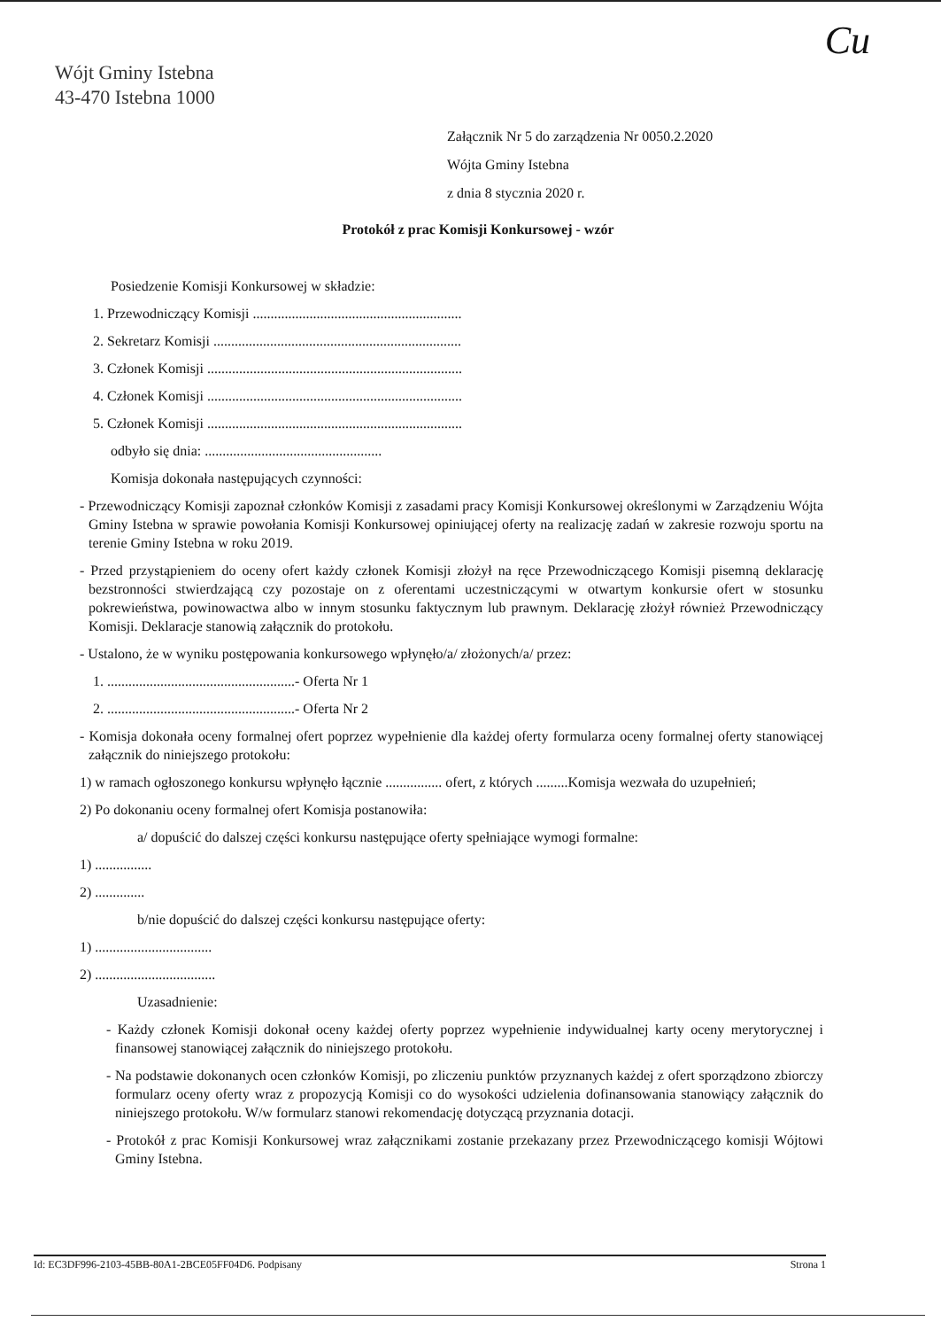Cu
Wójt Gminy Istebna
43-470 Istebna 1000
Załącznik Nr 5 do zarządzenia Nr 0050.2.2020
Wójta Gminy Istebna
z dnia 8 stycznia 2020 r.
Protokół z prac Komisji Konkursowej - wzór
Posiedzenie Komisji Konkursowej w składzie:
1. Przewodniczący Komisji ...........................................................
2. Sekretarz Komisji ......................................................................
3. Członek Komisji ........................................................................
4. Członek Komisji ........................................................................
5. Członek Komisji ........................................................................
odbyło się dnia: ..................................................
Komisja dokonała następujących czynności:
- Przewodniczący Komisji zapoznał członków Komisji z zasadami pracy Komisji Konkursowej określonymi w Zarządzeniu Wójta Gminy Istebna w sprawie powołania Komisji Konkursowej opiniującej oferty na realizację zadań w zakresie rozwoju sportu na terenie Gminy Istebna w roku 2019.
- Przed przystąpieniem do oceny ofert każdy członek Komisji złożył na ręce Przewodniczącego Komisji pisemną deklarację bezstronności stwierdzającą czy pozostaje on z oferentami uczestniczącymi w otwartym konkursie ofert w stosunku pokrewieństwa, powinowactwa albo w innym stosunku faktycznym lub prawnym. Deklarację złożył również Przewodniczący Komisji. Deklaracje stanowią załącznik do protokołu.
- Ustalono, że w wyniku postępowania konkursowego wpłynęło/a/ złożonych/a/ przez:
1. .....................................................- Oferta Nr 1
2. .....................................................- Oferta Nr 2
- Komisja dokonała oceny formalnej ofert poprzez wypełnienie dla każdej oferty formularza oceny formalnej oferty stanowiącej załącznik do niniejszego protokołu:
1) w ramach ogłoszonego konkursu wpłynęło łącznie ................ ofert, z których .........Komisja wezwała do uzupełnień;
2) Po dokonaniu oceny formalnej ofert Komisja postanowiła:
a/ dopuścić do dalszej części konkursu następujące oferty spełniające wymogi formalne:
1) ................
2) ..............
b/nie dopuścić do dalszej części konkursu następujące oferty:
1) .................................
2) ..................................
Uzasadnienie:
- Każdy członek Komisji dokonał oceny każdej oferty poprzez wypełnienie indywidualnej karty oceny merytorycznej i finansowej stanowiącej załącznik do niniejszego protokołu.
- Na podstawie dokonanych ocen członków Komisji, po zliczeniu punktów przyznanych każdej z ofert sporządzono zbiorczy formularz oceny oferty wraz z propozycją Komisji co do wysokości udzielenia dofinansowania stanowiący załącznik do niniejszego protokołu. W/w formularz stanowi rekomendację dotyczącą przyznania dotacji.
- Protokół z prac Komisji Konkursowej wraz załącznikami zostanie przekazany przez Przewodniczącego komisji Wójtowi Gminy Istebna.
Id: EC3DF996-2103-45BB-80A1-2BCE05FF04D6. Podpisany Strona 1